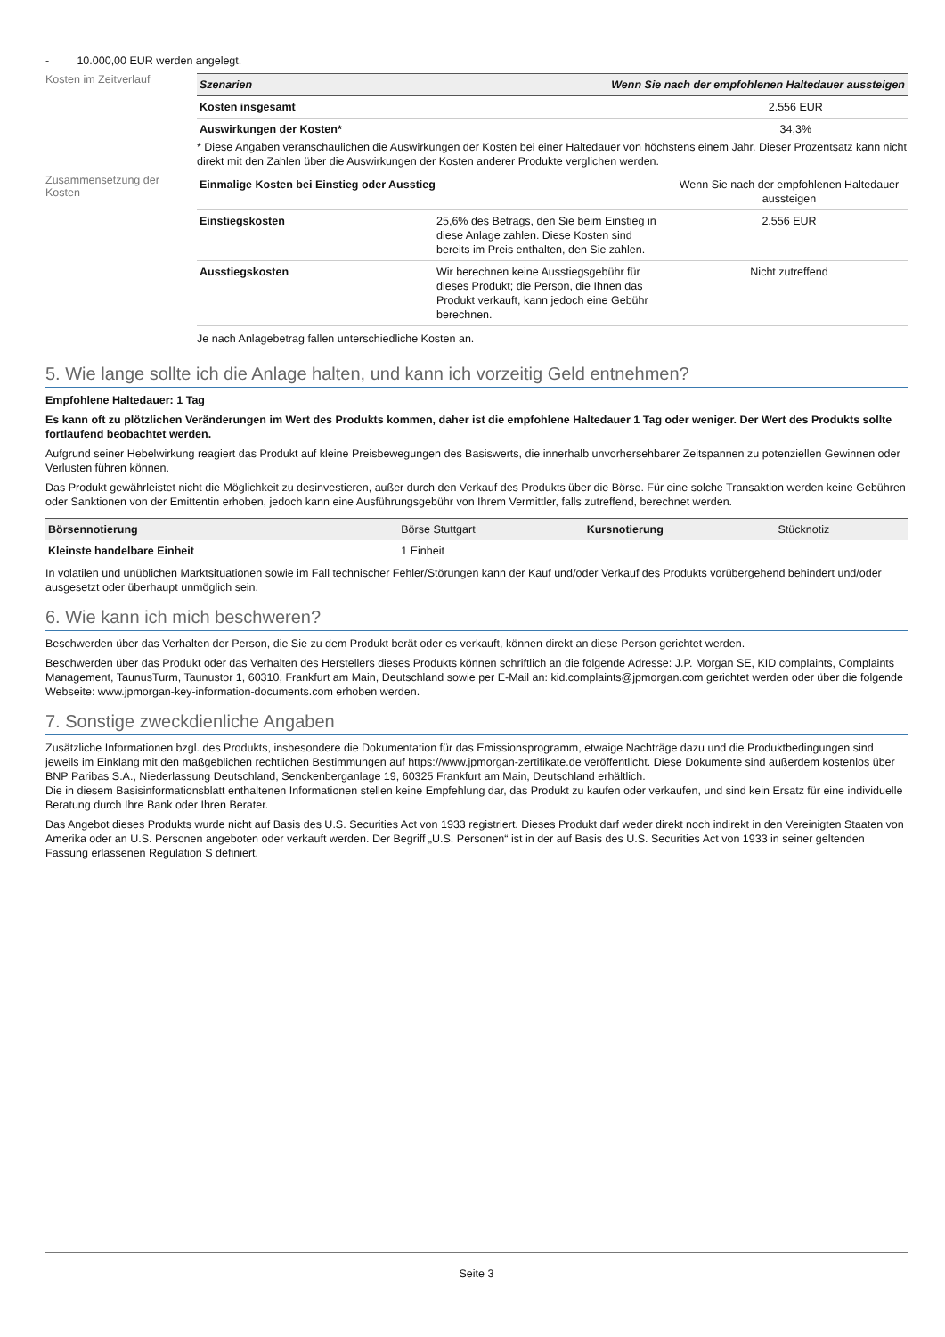- 10.000,00 EUR werden angelegt.
Kosten im Zeitverlauf
| Szenarien | Wenn Sie nach der empfohlenen Haltedauer aussteigen |
| --- | --- |
| Kosten insgesamt | 2.556 EUR |
| Auswirkungen der Kosten* | 34,3% |
* Diese Angaben veranschaulichen die Auswirkungen der Kosten bei einer Haltedauer von höchstens einem Jahr. Dieser Prozentsatz kann nicht direkt mit den Zahlen über die Auswirkungen der Kosten anderer Produkte verglichen werden.
Zusammensetzung der Kosten
| Einmalige Kosten bei Einstieg oder Ausstieg | | Wenn Sie nach der empfohlenen Haltedauer aussteigen |
| Einstiegskosten | 25,6% des Betrags, den Sie beim Einstieg in diese Anlage zahlen. Diese Kosten sind bereits im Preis enthalten, den Sie zahlen. | 2.556 EUR |
| Ausstiegskosten | Wir berechnen keine Ausstiegsgebühr für dieses Produkt; die Person, die Ihnen das Produkt verkauft, kann jedoch eine Gebühr berechnen. | Nicht zutreffend |
Je nach Anlagebetrag fallen unterschiedliche Kosten an.
5. Wie lange sollte ich die Anlage halten, und kann ich vorzeitig Geld entnehmen?
Empfohlene Haltedauer: 1 Tag
Es kann oft zu plötzlichen Veränderungen im Wert des Produkts kommen, daher ist die empfohlene Haltedauer 1 Tag oder weniger. Der Wert des Produkts sollte fortlaufend beobachtet werden.
Aufgrund seiner Hebelwirkung reagiert das Produkt auf kleine Preisbewegungen des Basiswerts, die innerhalb unvorhersehbarer Zeitspannen zu potenziellen Gewinnen oder Verlusten führen können.
Das Produkt gewährleistet nicht die Möglichkeit zu desinvestieren, außer durch den Verkauf des Produkts über die Börse. Für eine solche Transaktion werden keine Gebühren oder Sanktionen von der Emittentin erhoben, jedoch kann eine Ausführungsgebühr von Ihrem Vermittler, falls zutreffend, berechnet werden.
| Börsennotierung | Börse Stuttgart | Kursnotierung | Stücknotiz |
| Kleinste handelbare Einheit | 1 Einheit | | |
In volatilen und unüblichen Marktsituationen sowie im Fall technischer Fehler/Störungen kann der Kauf und/oder Verkauf des Produkts vorübergehend behindert und/oder ausgesetzt oder überhaupt unmöglich sein.
6. Wie kann ich mich beschweren?
Beschwerden über das Verhalten der Person, die Sie zu dem Produkt berät oder es verkauft, können direkt an diese Person gerichtet werden.
Beschwerden über das Produkt oder das Verhalten des Herstellers dieses Produkts können schriftlich an die folgende Adresse: J.P. Morgan SE, KID complaints, Complaints Management, TaunusTurm, Taunustor 1, 60310, Frankfurt am Main, Deutschland sowie per E-Mail an: kid.complaints@jpmorgan.com gerichtet werden oder über die folgende Webseite: www.jpmorgan-key-information-documents.com erhoben werden.
7. Sonstige zweckdienliche Angaben
Zusätzliche Informationen bzgl. des Produkts, insbesondere die Dokumentation für das Emissionsprogramm, etwaige Nachträge dazu und die Produktbedingungen sind jeweils im Einklang mit den maßgeblichen rechtlichen Bestimmungen auf https://www.jpmorgan-zertifikate.de veröffentlicht. Diese Dokumente sind außerdem kostenlos über BNP Paribas S.A., Niederlassung Deutschland, Senckenberganlage 19, 60325 Frankfurt am Main, Deutschland erhältlich.
Die in diesem Basisinformationsblatt enthaltenen Informationen stellen keine Empfehlung dar, das Produkt zu kaufen oder verkaufen, und sind kein Ersatz für eine individuelle Beratung durch Ihre Bank oder Ihren Berater.
Das Angebot dieses Produkts wurde nicht auf Basis des U.S. Securities Act von 1933 registriert. Dieses Produkt darf weder direkt noch indirekt in den Vereinigten Staaten von Amerika oder an U.S. Personen angeboten oder verkauft werden. Der Begriff „U.S. Personen“ ist in der auf Basis des U.S. Securities Act von 1933 in seiner geltenden Fassung erlassenen Regulation S definiert.
Seite 3